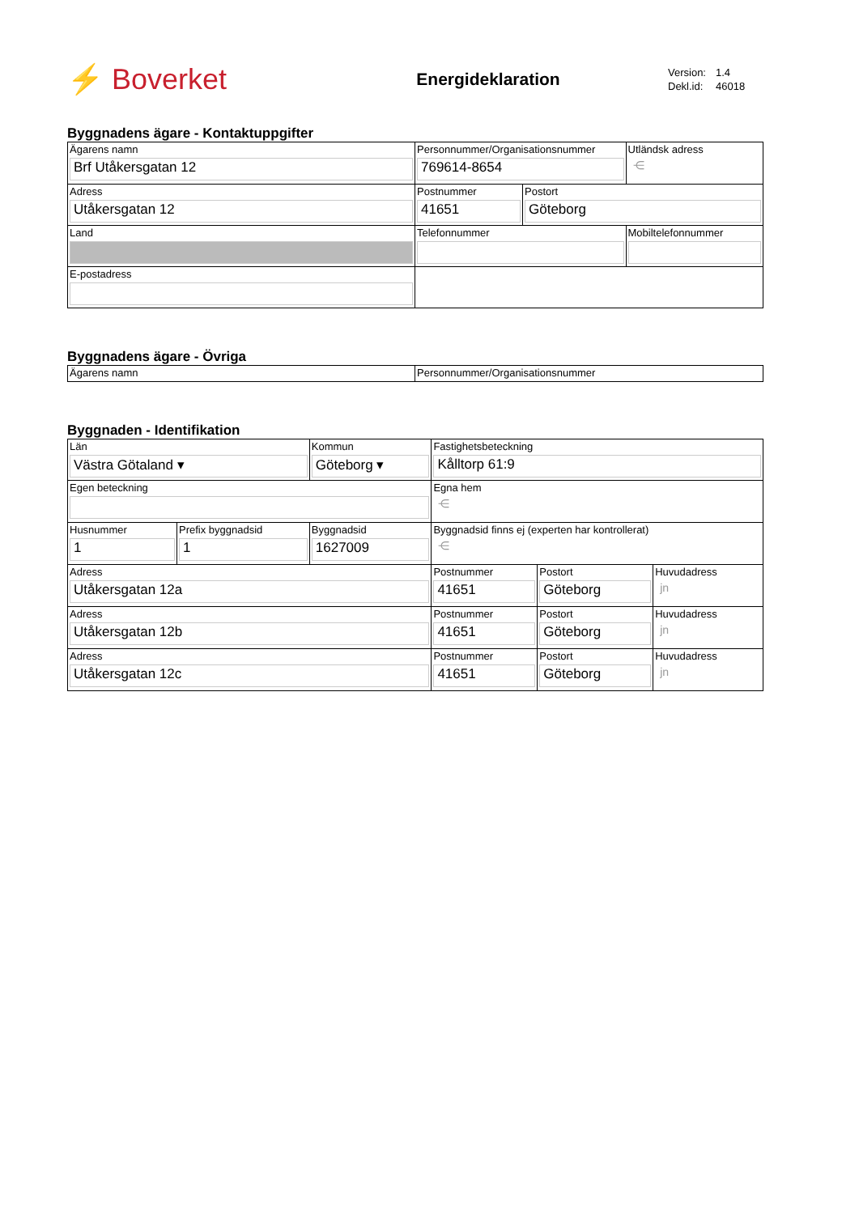⚡ Boverket
Energideklaration
| Version: | 1.4 |
| Dekl.id: | 46018 |
Byggnadens ägare - Kontaktuppgifter
| Ägarens namn Brf Utåkersgatan 12 | Personnummer/Organisationsnummer 769614-8654 | | Utländsk adress ⋲ |
| Adress Utåkersgatan 12 | Postnummer 41651 | Postort Göteborg | |
| Land | Telefonnummer | | Mobiltelefonnummer |
| E-postadress | | | |
Byggnadens ägare - Övriga
| Ägarens namn | Personnummer/Organisationsnummer |
Byggnaden - Identifikation
| Län Västra Götaland ▾ | | Kommun Göteborg ▾ | | Fastighetsbeteckning Kålltorp 61:9 | | |
| Egen beteckning | | | | Egna hem ⋲ | | |
| Husnummer 1 | Prefix byggnadsid 1 | | Byggnadsid 1627009 | Byggnadsid finns ej (experten har kontrollerat) ⋲ | | |
| Adress Utåkersgatan 12a | | | | Postnummer 41651 | Postort Göteborg | Huvudadress jn |
| Adress Utåkersgatan 12b | | | | Postnummer 41651 | Postort Göteborg | Huvudadress jn |
| Adress Utåkersgatan 12c | | | | Postnummer 41651 | Postort Göteborg | Huvudadress jn |